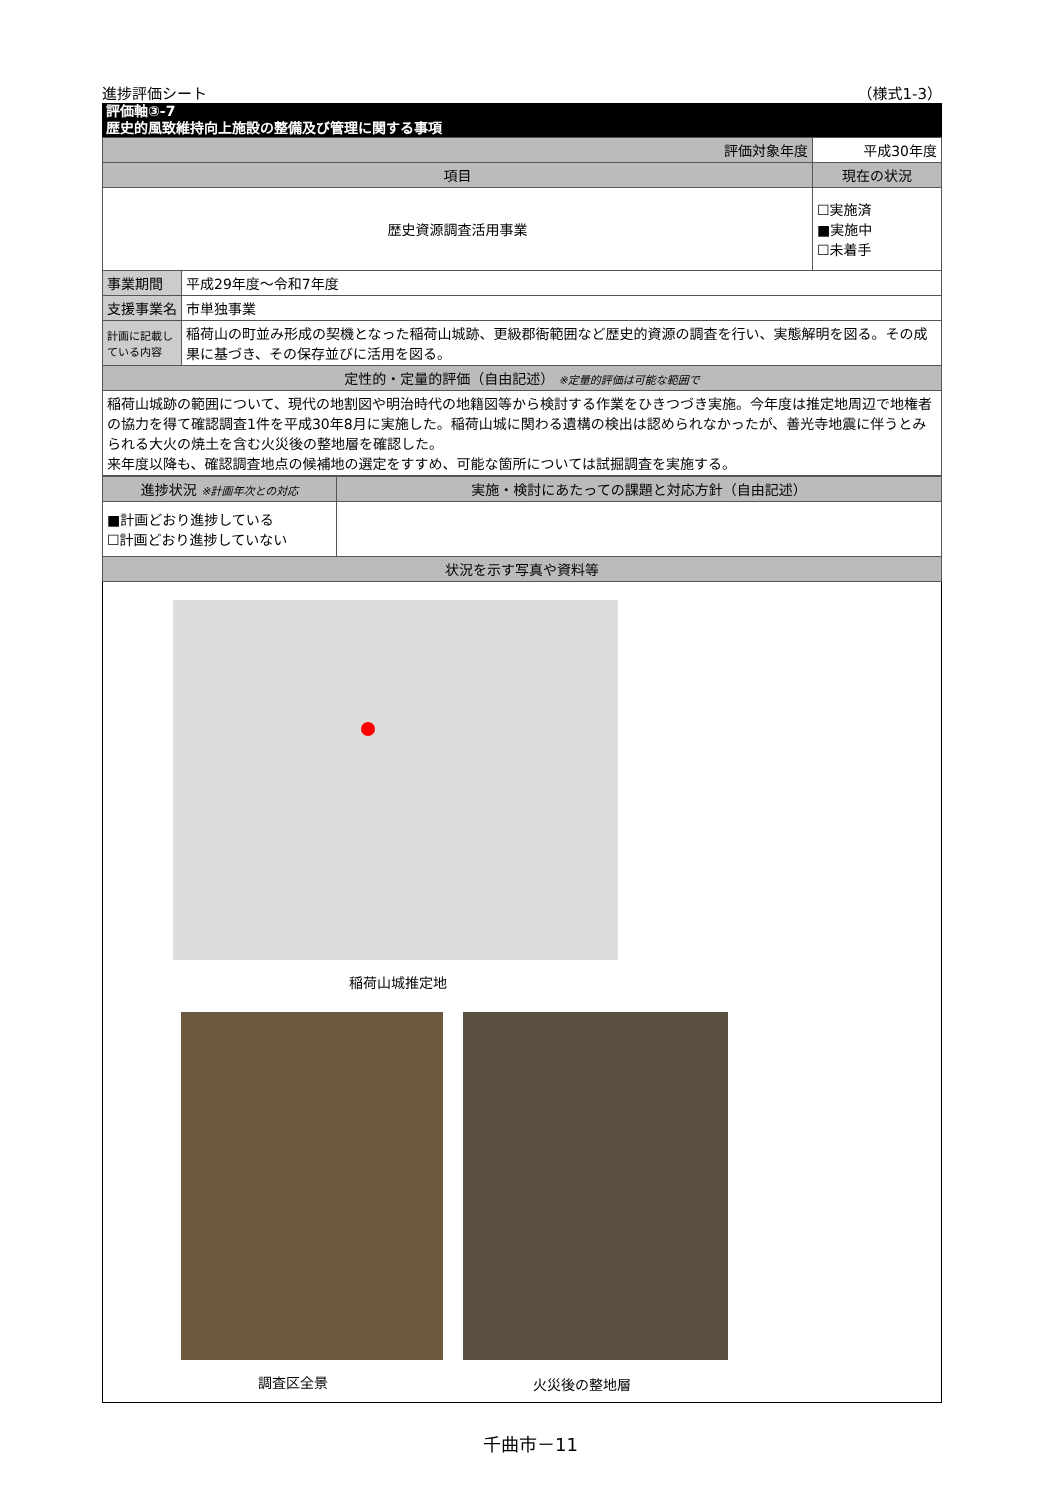進捗評価シート （様式1-3）
評価軸③-7
歴史的風致維持向上施設の整備及び管理に関する事項
| 評価対象年度 | | 平成30年度 |
| 項目 | | 現在の状況 |
| 歴史資源調査活用事業 | | ☐実施済 ■実施中 ☐未着手 |
| 事業期間 | 平成29年度～令和7年度 | |
| 支援事業名 | 市単独事業 | |
| 計画に記載している内容 | 稲荷山の町並み形成の契機となった稲荷山城跡、更級郡衙範囲など歴史的資源の調査を行い、実態解明を図る。その成果に基づき、その保存並びに活用を図る。 | |
| 定性的・定量的評価（自由記述） ※定量的評価は可能な範囲で | | |
| 稲荷山城跡の範囲について、現代の地割図や明治時代の地籍図等から検討する作業をひきつづき実施。今年度は推定地周辺で地権者の協力を得て確認調査1件を平成30年8月に実施した。稲荷山城に関わる遺構の検出は認められなかったが、善光寺地震に伴うとみられる大火の焼土を含む火災後の整地層を確認した。 来年度以降も、確認調査地点の候補地の選定をすすめ、可能な箇所については試掘調査を実施する。 | | |
| 進捗状況 ※計画年次との対応 | 実施・検討にあたっての課題と対応方針（自由記述） |
| ■計画どおり進捗している ☐計画どおり進捗していない | |
| 状況を示す写真や資料等 | |
稲荷山城推定地
調査区全景 火災後の整地層
千曲市－11